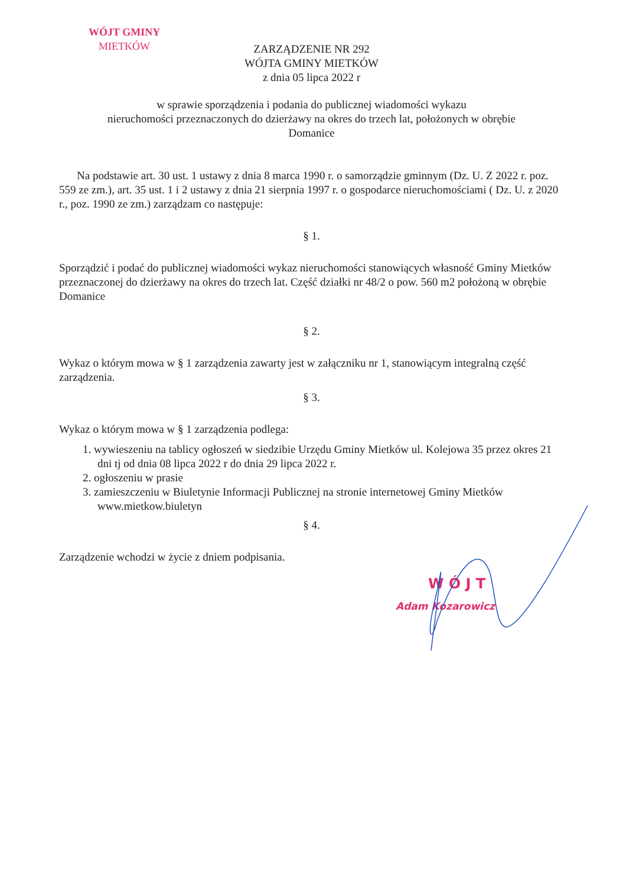WÓJT GMINY
MIETKÓW
ZARZĄDZENIE NR 292
WÓJTA GMINY MIETKÓW
z dnia 05 lipca 2022 r
w sprawie sporządzenia i podania do publicznej wiadomości wykazu
nieruchomości przeznaczonych do dzierżawy na okres do trzech lat, położonych w obrębie
Domanice
Na podstawie art. 30 ust. 1 ustawy z dnia 8 marca 1990 r. o samorządzie gminnym (Dz. U. Z 2022 r. poz. 559 ze zm.), art. 35 ust. 1 i 2 ustawy z dnia 21 sierpnia 1997 r. o gospodarce nieruchomościami ( Dz. U. z 2020 r., poz. 1990 ze zm.) zarządzam co następuje:
§ 1.
Sporządzić i podać do publicznej wiadomości wykaz nieruchomości stanowiących własność Gminy Mietków przeznaczonej do dzierżawy na okres do trzech lat. Część działki nr 48/2 o pow. 560 m2 położoną w obrębie Domanice
§ 2.
Wykaz o którym mowa w § 1 zarządzenia zawarty jest w załączniku nr 1, stanowiącym integralną część zarządzenia.
§ 3.
Wykaz o którym mowa w § 1 zarządzenia podlega:
1. wywieszeniu na tablicy ogłoszeń w siedzibie Urzędu Gminy Mietków ul. Kolejowa 35 przez okres 21 dni tj od dnia 08 lipca 2022 r do dnia 29 lipca 2022 r.
2. ogłoszeniu w prasie
3. zamieszczeniu w Biuletynie Informacji Publicznej na stronie internetowej Gminy Mietków www.mietkow.biuletyn
§ 4.
Zarządzenie wchodzi w życie z dniem podpisania.
W Ó J T
Adam Kozarowicz